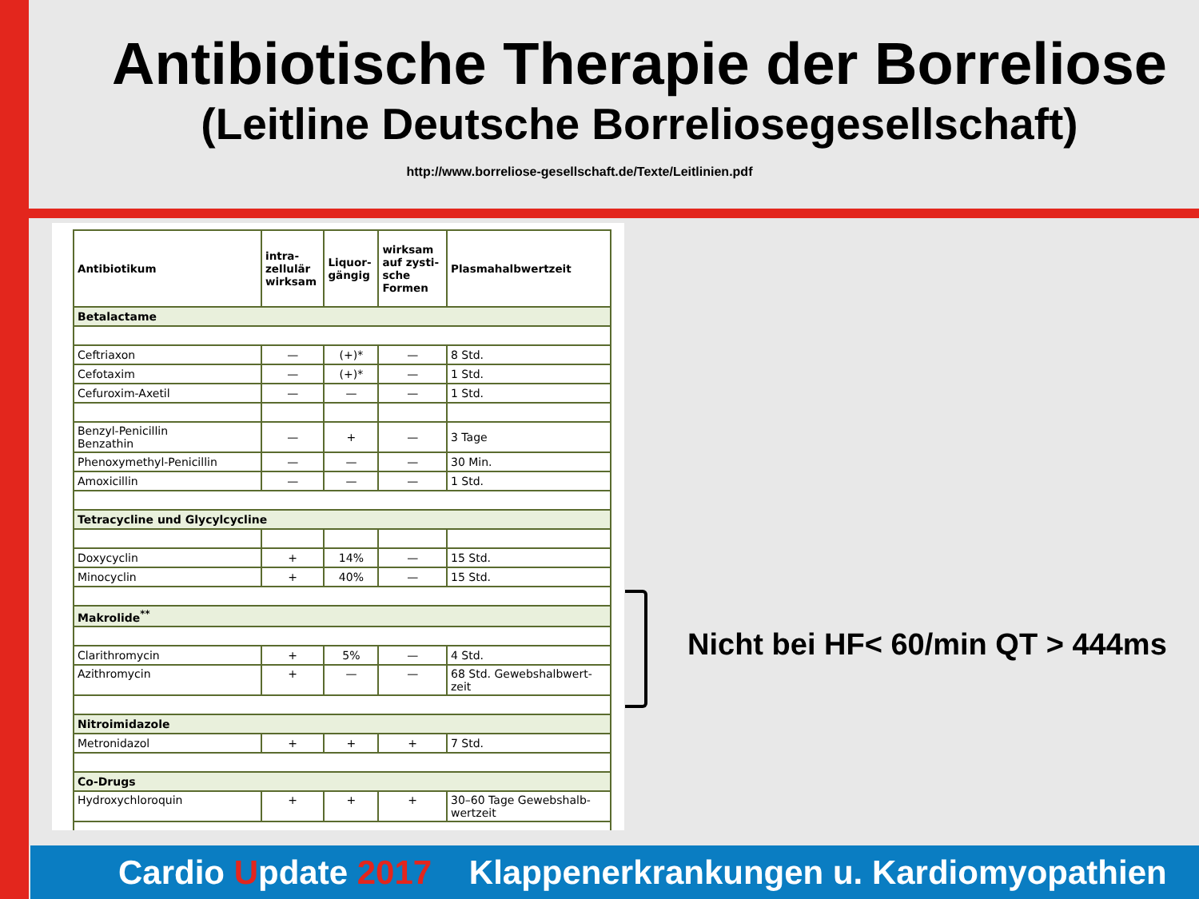Antibiotische Therapie der Borreliose
(Leitline Deutsche Borreliosegesellschaft)
http://www.borreliose-gesellschaft.de/Texte/Leitlinien.pdf
| Antibiotikum | intra- zellulär wirksam | Liquor- gängig | wirksam auf zysti- sche Formen | Plasmahalbwertzeit |
| --- | --- | --- | --- | --- |
| Betalactame | | | | |
| Ceftriaxon | — | (+)* | — | 8 Std. |
| Cefotaxim | — | (+)* | — | 1 Std. |
| Cefuroxim-Axetil | — | — | — | 1 Std. |
| Benzyl-Penicillin Benzathin | — | + | — | 3 Tage |
| Phenoxymethyl-Penicillin | — | — | — | 30 Min. |
| Amoxicillin | — | — | — | 1 Std. |
| Tetracycline und Glycylcycline | | | | |
| Doxycyclin | + | 14% | — | 15 Std. |
| Minocyclin | + | 40% | — | 15 Std. |
| Makrolide<sup>**</sup> | | | | |
| Clarithromycin | + | 5% | — | 4 Std. |
| Azithromycin | + | — | — | 68 Std. Gewebshalbwert- zeit |
| Nitroimidazole | | | | |
| Metronidazol | + | + | + | 7 Std. |
| Co-Drugs | | | | |
| Hydroxychloroquin | + | + | + | 30–60 Tage Gewebshalb- wertzeit |
Nicht bei HF< 60/min QT > 444ms
Cardio Update 2017 Klappenerkrankungen u. Kardiomyopathien